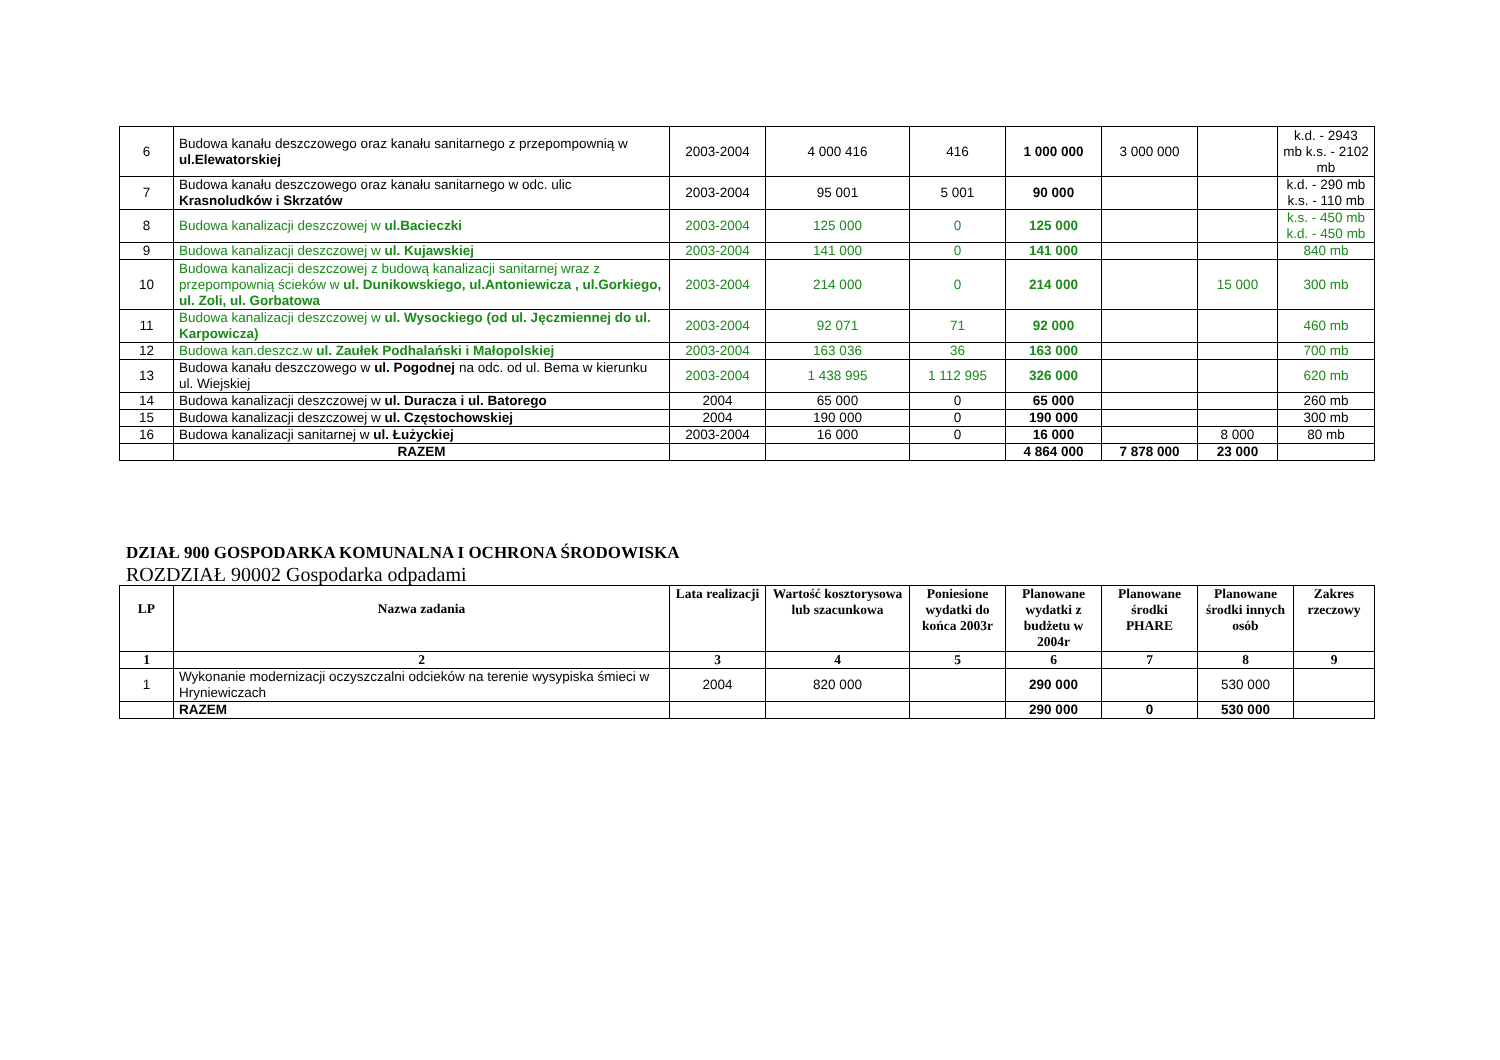| 6 | Budowa kanału deszczowego oraz kanału sanitarnego z przepompownią w ul.Elewatorskiej | 2003-2004 | 4 000 416 | 416 | 1 000 000 | 3 000 000 | | k.d. - 2943 mb k.s. - 2102 mb |
| 7 | Budowa kanału deszczowego oraz kanału sanitarnego w odc. ulic Krasnoludków i Skrzatów | 2003-2004 | 95 001 | 5 001 | 90 000 | | | k.d. - 290 mb k.s. - 110 mb |
| 8 | Budowa kanalizacji deszczowej w ul.Bacieczki | 2003-2004 | 125 000 | 0 | 125 000 | | | k.s. - 450 mb k.d. - 450 mb |
| 9 | Budowa kanalizacji deszczowej w ul. Kujawskiej | 2003-2004 | 141 000 | 0 | 141 000 | | | 840 mb |
| 10 | Budowa kanalizacji deszczowej z budową kanalizacji sanitarnej wraz z przepompownią ścieków w ul. Dunikowskiego, ul.Antoniewicza , ul.Gorkiego, ul. Zoli, ul. Gorbatowa | 2003-2004 | 214 000 | 0 | 214 000 | | 15 000 | 300 mb |
| 11 | Budowa kanalizacji deszczowej w ul. Wysockiego (od ul. Jęczmiennej do ul. Karpowicza) | 2003-2004 | 92 071 | 71 | 92 000 | | | 460 mb |
| 12 | Budowa kan.deszcz.w ul. Zaułek Podhalański i Małopolskiej | 2003-2004 | 163 036 | 36 | 163 000 | | | 700 mb |
| 13 | Budowa kanału deszczowego w ul. Pogodnej na odc. od ul. Bema w kierunku ul. Wiejskiej | 2003-2004 | 1 438 995 | 1 112 995 | 326 000 | | | 620 mb |
| 14 | Budowa kanalizacji deszczowej w ul. Duracza i ul. Batorego | 2004 | 65 000 | 0 | 65 000 | | | 260 mb |
| 15 | Budowa kanalizacji deszczowej w ul. Częstochowskiej | 2004 | 190 000 | 0 | 190 000 | | | 300 mb |
| 16 | Budowa kanalizacji sanitarnej w ul. Łużyckiej | 2003-2004 | 16 000 | 0 | 16 000 | | 8 000 | 80 mb |
| | RAZEM | | | | 4 864 000 | 7 878 000 | 23 000 | |
DZIAŁ 900 GOSPODARKA KOMUNALNA I OCHRONA ŚRODOWISKA
ROZDZIAŁ 90002 Gospodarka odpadami
| LP | Nazwa zadania | Lata realizacji | Wartość kosztorysowa lub szacunkowa | Poniesione wydatki do końca 2003r | Planowane wydatki z budżetu w 2004r | Planowane środki PHARE | Planowane środki innych osób | Zakres rzeczowy |
| --- | --- | --- | --- | --- | --- | --- | --- | --- |
| 1 | 2 | 3 | 4 | 5 | 6 | 7 | 8 | 9 |
| 1 | Wykonanie modernizacji oczyszczalni odcieków na terenie wysypiska śmieci w Hryniewiczach | 2004 | 820 000 | | 290 000 | | 530 000 | |
| | RAZEM | | | | 290 000 | 0 | 530 000 | |